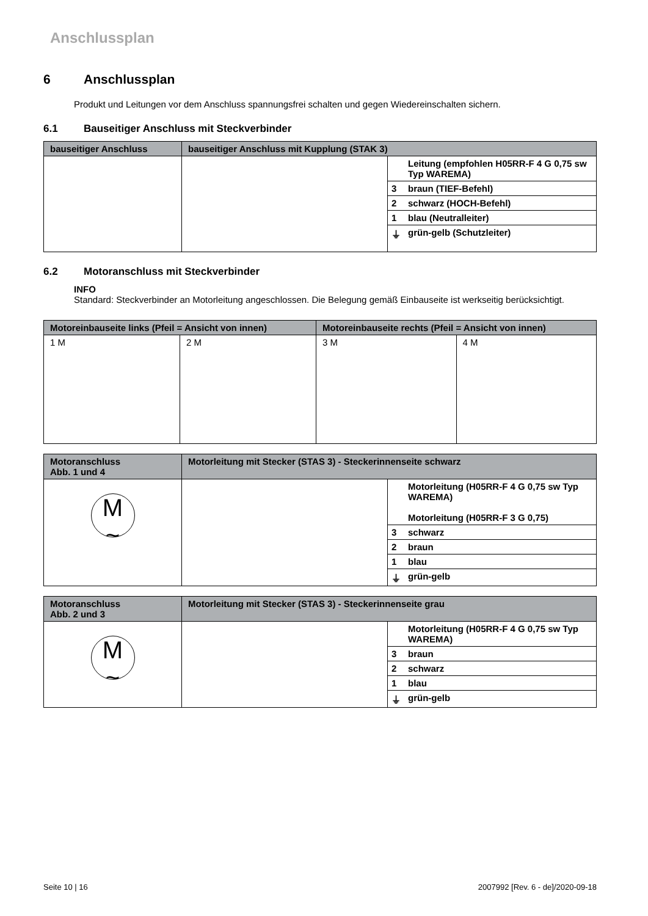Anschlussplan
6 Anschlussplan
Produkt und Leitungen vor dem Anschluss spannungsfrei schalten und gegen Wiedereinschalten sichern.
6.1 Bauseitiger Anschluss mit Steckverbinder
| bauseitiger Anschluss | bauseitiger Anschluss mit Kupplung (STAK 3) | |
| --- | --- | --- |
| | | / / Leitung (empfohlen H05RR-F 4 G 0,75 sw Typ WAREMA) / / 3 / braun (TIEF-Befehl) / / 2 / schwarz (HOCH-Befehl) / / 1 / blau (Neutralleiter) / / ⏚ / grün-gelb (Schutzleiter) / |
6.2 Motoranschluss mit Steckverbinder
INFO
Standard: Steckverbinder an Motorleitung angeschlossen. Die Belegung gemäß Einbauseite ist werkseitig berücksichtigt.
| Motoreinbauseite links (Pfeil = Ansicht von innen) | | Motoreinbauseite rechts (Pfeil = Ansicht von innen) | |
| --- | --- | --- | --- |
| 1 M | 2 M | 3 M | 4 M |
| Motoranschluss Abb. 1 und 4 | Motorleitung mit Stecker (STAS 3) - Steckerinnenseite schwarz | |
| --- | --- | --- |
| M ~ | | / / Motorleitung (H05RR-F 4 G 0,75 sw Typ WAREMA) Motorleitung (H05RR-F 3 G 0,75) / / 3 / schwarz / / 2 / braun / / 1 / blau / / ⏚ / grün-gelb / |
| Motoranschluss Abb. 2 und 3 | Motorleitung mit Stecker (STAS 3) - Steckerinnenseite grau | |
| --- | --- | --- |
| M ~ | | / / Motorleitung (H05RR-F 4 G 0,75 sw Typ WAREMA) / / 3 / braun / / 2 / schwarz / / 1 / blau / / ⏚ / grün-gelb / |
Seite 10 | 16 2007992 [Rev. 6 - de]/2020-09-18